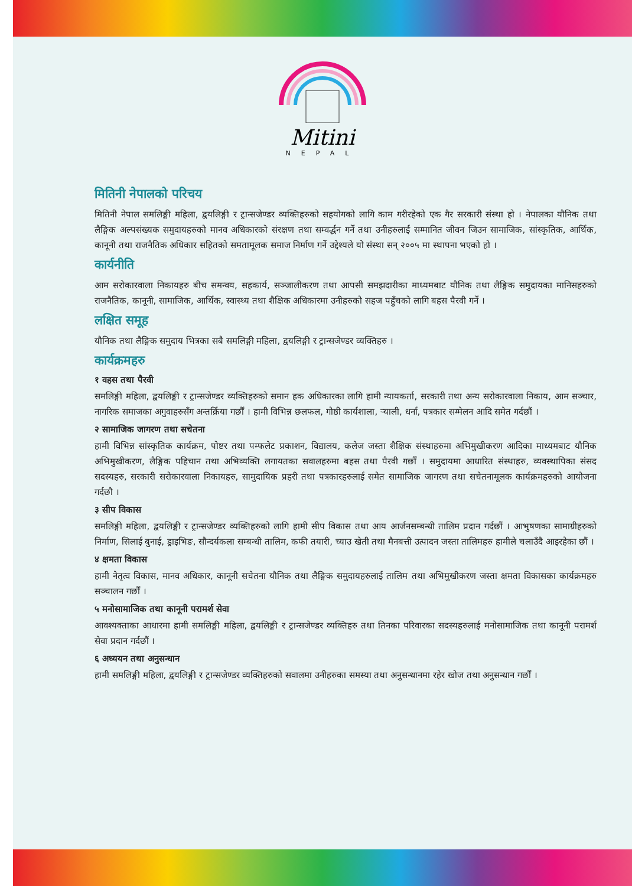Mitini
NEPAL
मितिनी नेपालको परिचय
मितिनी नेपाल समलिङ्गी महिला, द्वयलिङ्गी र ट्रान्सजेण्डर व्यक्तिहरुको सहयोगको लागि काम गरीरहेको एक गैर सरकारी संस्था हो । नेपालका यौनिक तथा लैङ्गिक अल्पसंख्यक समुदायहरुको मानव अधिकारको संरक्षण तथा सम्वर्द्धन गर्ने तथा उनीहरुलाई सम्मानित जीवन जिउन सामाजिक, सांस्कृतिक, आर्थिक, कानूनी तथा राजनैतिक अधिकार सहितको समतामूलक समाज निर्माण गर्ने उद्देश्यले यो संस्था सन् २००५ मा स्थापना भएको हो ।
कार्यनीति
आम सरोकारवाला निकायहरु बीच समन्वय, सहकार्य, सञ्जालीकरण तथा आपसी समझदारीका माध्यमबाट यौनिक तथा लैङ्गिक समुदायका मानिसहरुको राजनैतिक, कानूनी, सामाजिक, आर्थिक, स्वास्थ्य तथा शैक्षिक अधिकारमा उनीहरुको सहज पहुँचको लागि बहस पैरवी गर्ने ।
लक्षित समूह
यौनिक तथा लैङ्गिक समुदाय भित्रका सबै समलिङ्गी महिला, द्वयलिङ्गी र ट्रान्सजेण्डर व्यक्तिहरु ।
कार्यक्रमहरु
१ वहस तथा पैरवी
समलिङ्गी महिला, द्वयलिङ्गी र ट्रान्सजेण्डर व्यक्तिहरुको समान हक अधिकारका लागि हामी न्यायकर्ता, सरकारी तथा अन्य सरोकारवाला निकाय, आम सञ्चार, नागरिक समाजका अगुवाहरुसँग अन्तर्क्रिया गर्छौं । हामी विभिन्न छलफल, गोष्ठी कार्यशाला, र्‍याली, धर्ना, पत्रकार सम्मेलन आदि समेत गर्दछौं ।
२ सामाजिक जागरण तथा सचेतना
हामी विभिन्न सांस्कृतिक कार्यक्रम, पोष्टर तथा पम्फलेट प्रकाशन, विद्यालय, कलेज जस्ता शैक्षिक संस्थाहरुमा अभिमुखीकरण आदिका माध्यमबाट यौनिक अभिमुखीकरण, लैङ्गिक पहिचान तथा अभिव्यक्ति लगायतका सवालहरुमा बहस तथा पैरवी गर्छौं । समुदायमा आधारित संस्थाहरु, व्यवस्थापिका संसद सदस्यहरु, सरकारी सरोकारवाला निकायहरु, सामुदायिक प्रहरी तथा पत्रकारहरुलाई समेत सामाजिक जागरण तथा सचेतनामूलक कार्यक्रमहरुको आयोजना गर्दछौ ।
३ सीप विकास
समलिङ्गी महिला, द्वयलिङ्गी र ट्रान्सजेण्डर व्यक्तिहरुको लागि हामी सीप विकास तथा आय आर्जनसम्बन्धी तालिम प्रदान गर्दछौं । आभुषणका सामाग्रीहरुको निर्माण, सिलाई बुनाई, ड्राइभिङ, सौन्दर्यकला सम्बन्धी तालिम, कफी तयारी, च्याउ खेती तथा मैनबत्ती उत्पादन जस्ता तालिमहरु हामीले चलाउँदै आइरहेका छौं ।
४ क्षमता विकास
हामी नेतृत्व विकास, मानव अधिकार, कानूनी सचेतना यौनिक तथा लैङ्गिक समुदायहरुलाई तालिम तथा अभिमुखीकरण जस्ता क्षमता विकासका कार्यक्रमहरु सञ्चालन गर्छौं ।
५ मनोसामाजिक तथा कानूनी परामर्श सेवा
आवश्यक्ताका आधारमा हामी समलिङ्गी महिला, द्वयलिङ्गी र ट्रान्सजेण्डर व्यक्तिहरु तथा तिनका परिवारका सदस्यहरुलाई मनोसामाजिक तथा कानूनी परामर्श सेवा प्रदान गर्दछौं ।
६ अध्ययन तथा अनुसन्धान
हामी समलिङ्गी महिला, द्वयलिङ्गी र ट्रान्सजेण्डर व्यक्तिहरुको सवालमा उनीहरुका समस्या तथा अनुसन्धानमा रहेर खोज तथा अनुसन्धान गर्छौं ।